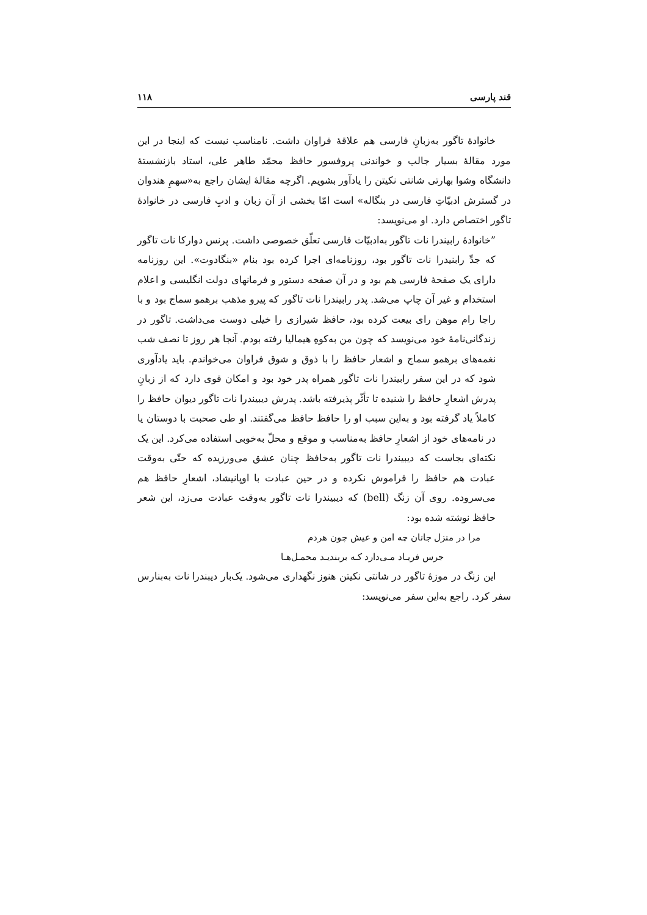قند پارسی ۱۱۸
خانوادهٔ تاگور به‌زبانِ فارسی هم علاقهٔ فراوان داشت. نامناسب نیست که اینجا در این مورد مقالهٔ بسیار جالب و خواندنی پروفسور حافظ محمّد طاهر علی، استاد بازنشستهٔ دانشگاه وشوا بهارتی شانتی نکیتن را یادآور بشویم. اگرچه مقالهٔ ایشان راجع به«سهمِ هندوان در گسترش ادبیّاتِ فارسی در بنگاله» است امّا بخشی از آن زبان و ادبِ فارسی در خانوادهٔ تاگور اختصاص دارد. او می‌نویسد:
”خانوادهٔ رابیندرا نات تاگور به‌ادبیّات فارسی تعلّق خصوصی داشت. پرنس دوارکا نات تاگور که جدِّ رابنیدرا نات تاگور بود، روزنامه‌ای اجرا کرده بود بنام «بنگادوت». این روزنامه دارای یک صفحهٔ فارسی هم بود و در آن صفحه دستور و فرمانهای دولت انگلیسی و اعلام استخدام و غیر آن چاپ می‌شد. پدر رابیندرا نات تاگور که پیرو مذهب برهمو سماج بود و با راجا رام موهن رای بیعت کرده بود، حافظ شیرازی را خیلی دوست می‌داشت. تاگور در زندگانی‌نامهٔ خود می‌نویسد که چون من به‌کوهِ هیمالیا رفته بودم. آنجا هر روز تا نصف شب نغمه‌های برهمو سماج و اشعار حافظ را با ذوق و شوق فراوان می‌خواندم. باید یادآوری شود که در این سفر رابیندرا نات تاگور همراه پدر خود بود و امکان قوی دارد که از زبانِ پدرش اشعارِ حافظ را شنیده تا تأثّر پذیرفته باشد. پدرش دیبیندرا نات تاگور دیوان حافظ را کاملاً یاد گرفته بود و به‌این سبب او را حافظ حافظ می‌گفتند. او طی صحبت با دوستان یا در نامه‌های خود از اشعارِ حافظ به‌مناسب و موقع و محلّ به‌خوبی استفاده می‌کرد. این یک نکته‌ای بجاست که دیبیندرا نات تاگور به‌حافظ چنان عشق می‌ورزیده که حتّی به‌وقت عبادت هم حافظ را فراموش نکرده و در حین عبادت با اوپانیشاد، اشعارِ حافظ هم می‌سروده. روی آن زنگ (bell) که دیبیندرا نات تاگور به‌وقت عبادت می‌زد، این شعر حافظ نوشته شده بود:
مرا در منزل جانان چه امن و عیش چون هردم
جرس فریـاد مـی‌دارد کـه بربندیـد محمـل‌هـا
این زنگ در موزهٔ تاگور در شانتی نکیتن هنوز نگهداری می‌شود. یک‌بار دیبندرا نات به‌بنارس سفر کرد. راجع به‌این سفر می‌نویسد: